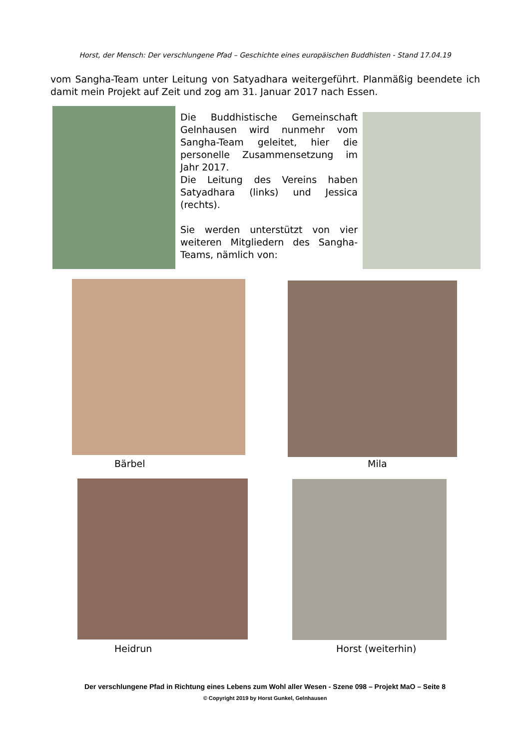Horst, der Mensch: Der verschlungene Pfad – Geschichte eines europäischen Buddhisten - Stand 17.04.19
vom Sangha-Team unter Leitung von Satyadhara weitergeführt. Planmäßig beendete ich damit mein Projekt auf Zeit und zog am 31. Januar 2017 nach Essen.
Die Buddhistische Gemeinschaft Gelnhausen wird nunmehr vom Sangha-Team geleitet, hier die personelle Zusammensetzung im Jahr 2017.
Die Leitung des Vereins haben Satyadhara (links) und Jessica (rechts).
Sie werden unterstützt von vier weiteren Mitgliedern des Sangha-Teams, nämlich von:
Bärbel Mila
Heidrun Horst (weiterhin)
Der verschlungene Pfad in Richtung eines Lebens zum Wohl aller Wesen - Szene 098 – Projekt MaO – Seite 8
© Copyright 2019 by Horst Gunkel, Gelnhausen